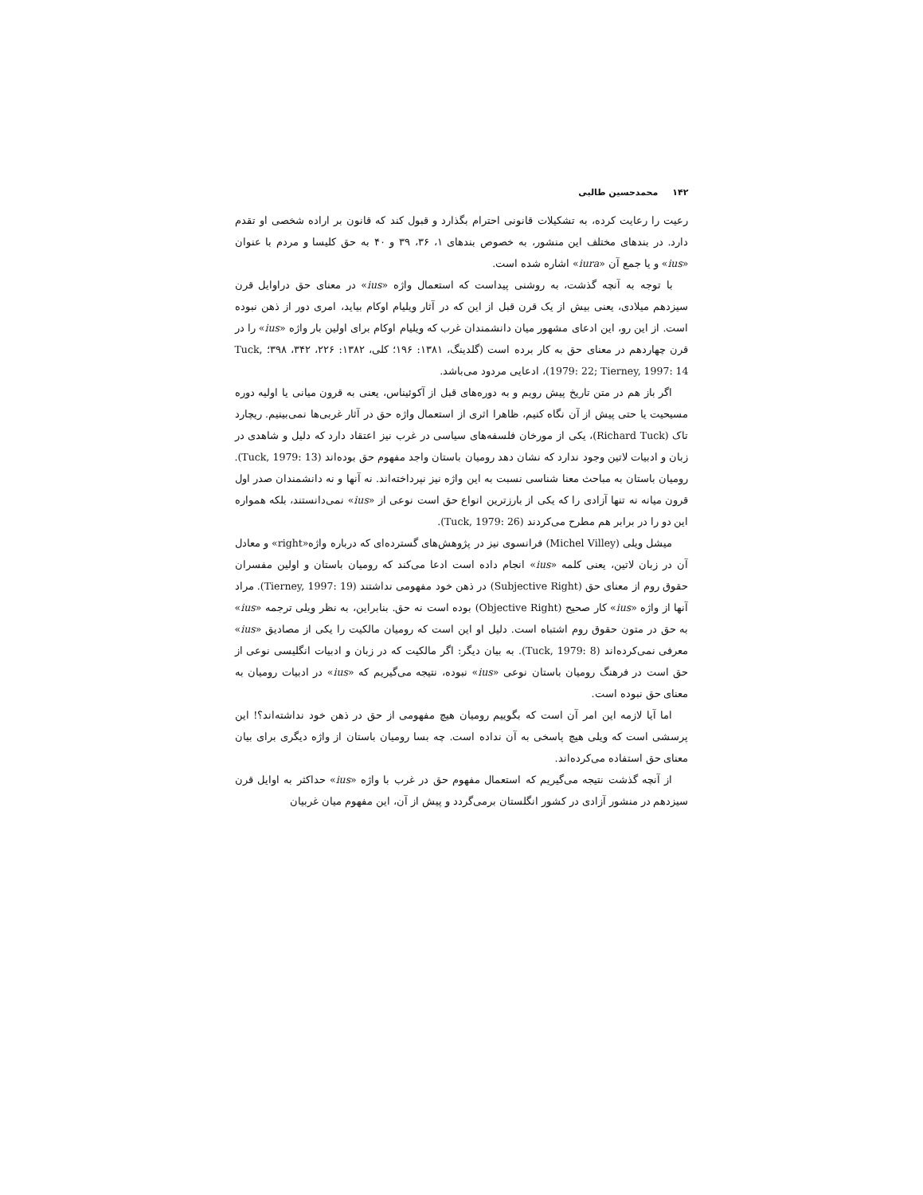۱۴۲محمدحسین طالبی
رعیت را رعایت کرده، به تشکیلات قانونی احترام بگذارد و قبول کند که قانون بر اراده شخصی او تقدم دارد. در بندهای مختلف این منشور، به خصوص بندهای ۱، ۳۶، ۳۹ و ۴۰ به حق کلیسا و مردم با عنوان «ius» و یا جمع آن «iura» اشاره شده است.
با توجه به آنچه گذشت، به روشنی پیداست که استعمال واژه «ius» در معنای حق دراوایل قرن سیزدهم میلادی، یعنی بیش از یک قرن قبل از این که در آثار ویلیام اوکام بیاید، امری دور از ذهن نبوده است. از این رو، این ادعای مشهور میان دانشمندان غرب که ویلیام اوکام برای اولین بار واژه «ius» را در قرن چهاردهم در معنای حق به کار برده است (گلدینگ، ۱۳۸۱: ۱۹۶؛ کلی، ۱۳۸۲: ۲۲۶، ۳۴۲، ۳۹۸؛ Tuck, 1979: 22; Tierney, 1997: 14)، ادعایی مردود می‌باشد.
اگر باز هم در متن تاریخ پیش رویم و به دوره‌های قبل از آکوئیناس، یعنی به قرون میانی یا اولیه دوره مسیحیت یا حتی پیش از آن نگاه کنیم، ظاهرا اثری از استعمال واژه حق در آثار غربی‌ها نمی‌بینیم. ریچارد تاک (Richard Tuck)، یکی از مورخان فلسفه‌های سیاسی در غرب نیز اعتقاد دارد که دلیل و شاهدی در زبان و ادبیات لاتین وجود ندارد که نشان دهد رومیان باستان واجد مفهوم حق بوده‌اند (Tuck, 1979: 13). رومیان باستان به مباحث معنا شناسی نسبت به این واژه نیز نپرداخته‌اند. نه آنها و نه دانشمندان صدر اول قرون میانه نه تنها آزادی را که یکی از بارزترین انواع حق است نوعی از «ius» نمی‌دانستند، بلکه همواره این دو را در برابر هم مطرح می‌کردند (Tuck, 1979: 26).
میشل ویلی (Michel Villey) فرانسوی نیز در پژوهش‌های گسترده‌ای که درباره واژه«right» و معادل آن در زبان لاتین، یعنی کلمه «ius» انجام داده است ادعا می‌کند که رومیان باستان و اولین مفسران حقوق روم از معنای حق (Subjective Right) در ذهن خود مفهومی نداشتند (Tierney, 1997: 19). مراد آنها از واژه «ius» کار صحیح (Objective Right) بوده است نه حق. بنابراین، به نظر ویلی ترجمه «ius» به حق در متون حقوق روم اشتباه است. دلیل او این است که رومیان مالکیت را یکی از مصادیق «ius» معرفی نمی‌کرده‌اند (Tuck, 1979: 8). به بیان دیگر: اگر مالکیت که در زبان و ادبیات انگلیسی نوعی از حق است در فرهنگ رومیان باستان نوعی «ius» نبوده، نتیجه می‌گیریم که «ius» در ادبیات رومیان به معنای حق نبوده است.
اما آیا لازمه این امر آن است که بگوییم رومیان هیچ مفهومی از حق در ذهن خود نداشته‌اند؟! این پرسشی است که ویلی هیچ پاسخی به آن نداده است. چه بسا رومیان باستان از واژه دیگری برای بیان معنای حق استفاده می‌کرده‌اند.
از آنچه گذشت نتیجه می‌گیریم که استعمال مفهوم حق در غرب با واژه «ius» حداکثر به اوایل قرن سیزدهم در منشور آزادی در کشور انگلستان برمی‌گردد و پیش از آن، این مفهوم میان غربیان